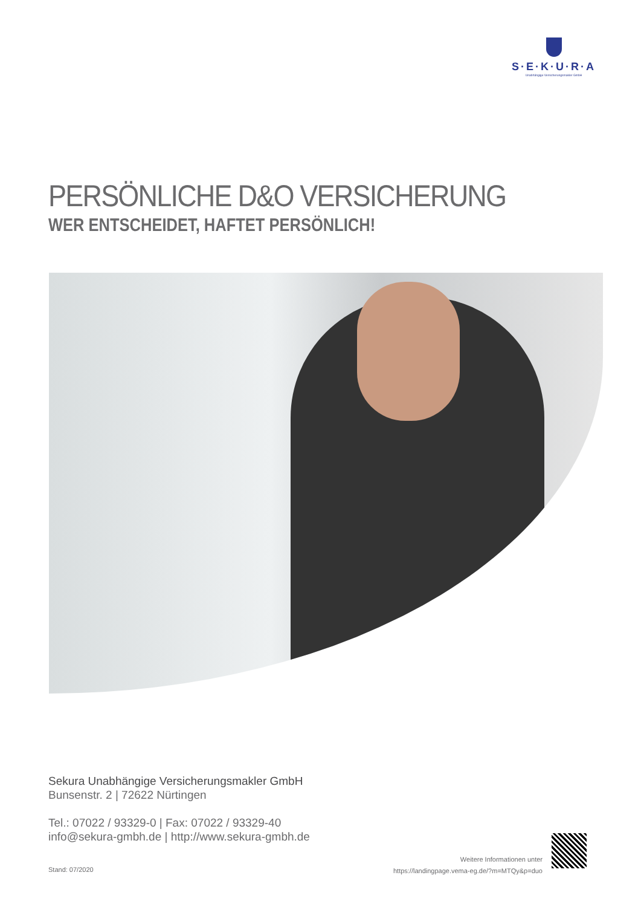S·E·K·U·R·A
Unabhängige Versicherungsmakler GmbH
PERSÖNLICHE D&O VERSICHERUNG
WER ENTSCHEIDET, HAFTET PERSÖNLICH!
Sekura Unabhängige Versicherungsmakler GmbH
Bunsenstr. 2 | 72622 Nürtingen
Tel.: 07022 / 93329-0 | Fax: 07022 / 93329-40
info@sekura-gmbh.de | http://www.sekura-gmbh.de
Stand: 07/2020
Weitere Informationen unter
https://landingpage.vema-eg.de/?m=MTQy&p=duo